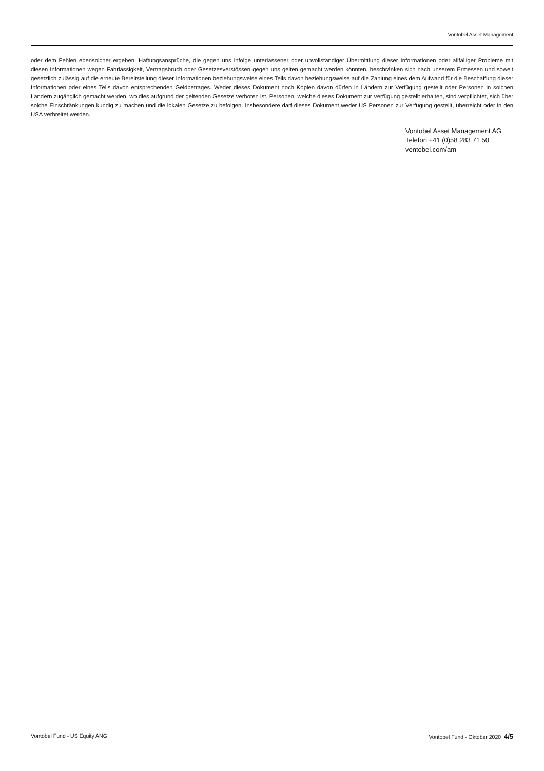Vontobel Asset Management
oder dem Fehlen ebensolcher ergeben. Haftungsansprüche, die gegen uns infolge unterlassener oder unvollständiger Übermittlung dieser Informationen oder allfälliger Probleme mit diesen Informationen wegen Fahrlässigkeit, Vertragsbruch oder Gesetzesverstössen gegen uns gelten gemacht werden könnten, beschränken sich nach unserem Ermessen und soweit gesetzlich zulässig auf die erneute Bereitstellung dieser Informationen beziehungsweise eines Teils davon beziehungsweise auf die Zahlung eines dem Aufwand für die Beschaffung dieser Informationen oder eines Teils davon entsprechenden Geldbetrages. Weder dieses Dokument noch Kopien davon dürfen in Ländern zur Verfügung gestellt oder Personen in solchen Ländern zugänglich gemacht werden, wo dies aufgrund der geltenden Gesetze verboten ist. Personen, welche dieses Dokument zur Verfügung gestellt erhalten, sind verpflichtet, sich über solche Einschränkungen kundig zu machen und die lokalen Gesetze zu befolgen. Insbesondere darf dieses Dokument weder US Personen zur Verfügung gestellt, überreicht oder in den USA verbreitet werden.
Vontobel Asset Management AG
Telefon +41 (0)58 283 71 50
vontobel.com/am
Vontobel Fund - US Equity ANG Vontobel Fund - Oktober 2020 4/5